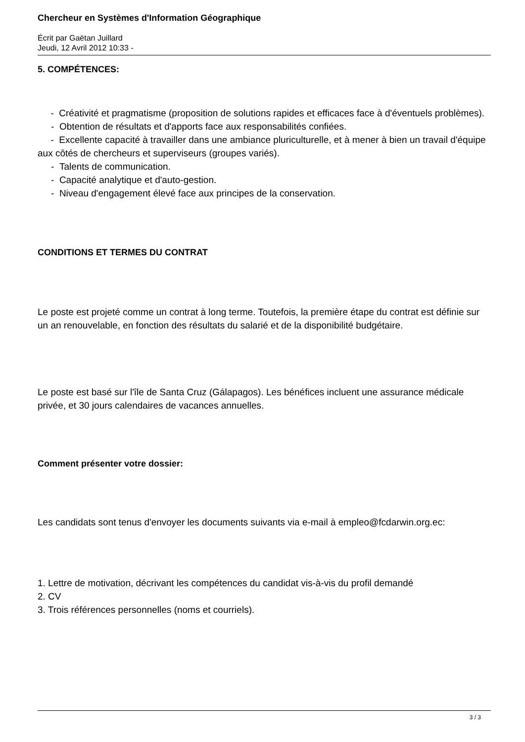Chercheur en Systèmes d'Information Géographique
Écrit par Gaëtan Juillard
Jeudi, 12 Avril 2012 10:33 -
5. COMPÉTENCES:
- Créativité et pragmatisme (proposition de solutions rapides et efficaces face à d'éventuels problèmes).
- Obtention de résultats et d'apports face aux responsabilités confiées.
- Excellente capacité à travailler dans une ambiance pluriculturelle, et à mener à bien un travail d'équipe aux côtés de chercheurs et superviseurs (groupes variés).
- Talents de communication.
- Capacité analytique et d'auto-gestion.
- Niveau d'engagement élevé face aux principes de la conservation.
CONDITIONS ET TERMES DU CONTRAT
Le poste est projeté comme un contrat à long terme. Toutefois, la première étape du contrat est définie sur un an renouvelable, en fonction des résultats du salarié et de la disponibilité budgétaire.
Le poste est basé sur l'île de Santa Cruz (Gálapagos). Les bénéfices incluent une assurance médicale privée, et 30 jours calendaires de vacances annuelles.
Comment présenter votre dossier:
Les candidats sont tenus d'envoyer les documents suivants via e-mail à empleo@fcdarwin.org.ec:
1. Lettre de motivation, décrivant les compétences du candidat vis-à-vis du profil demandé
2. CV
3. Trois références personnelles (noms et courriels).
3 / 3